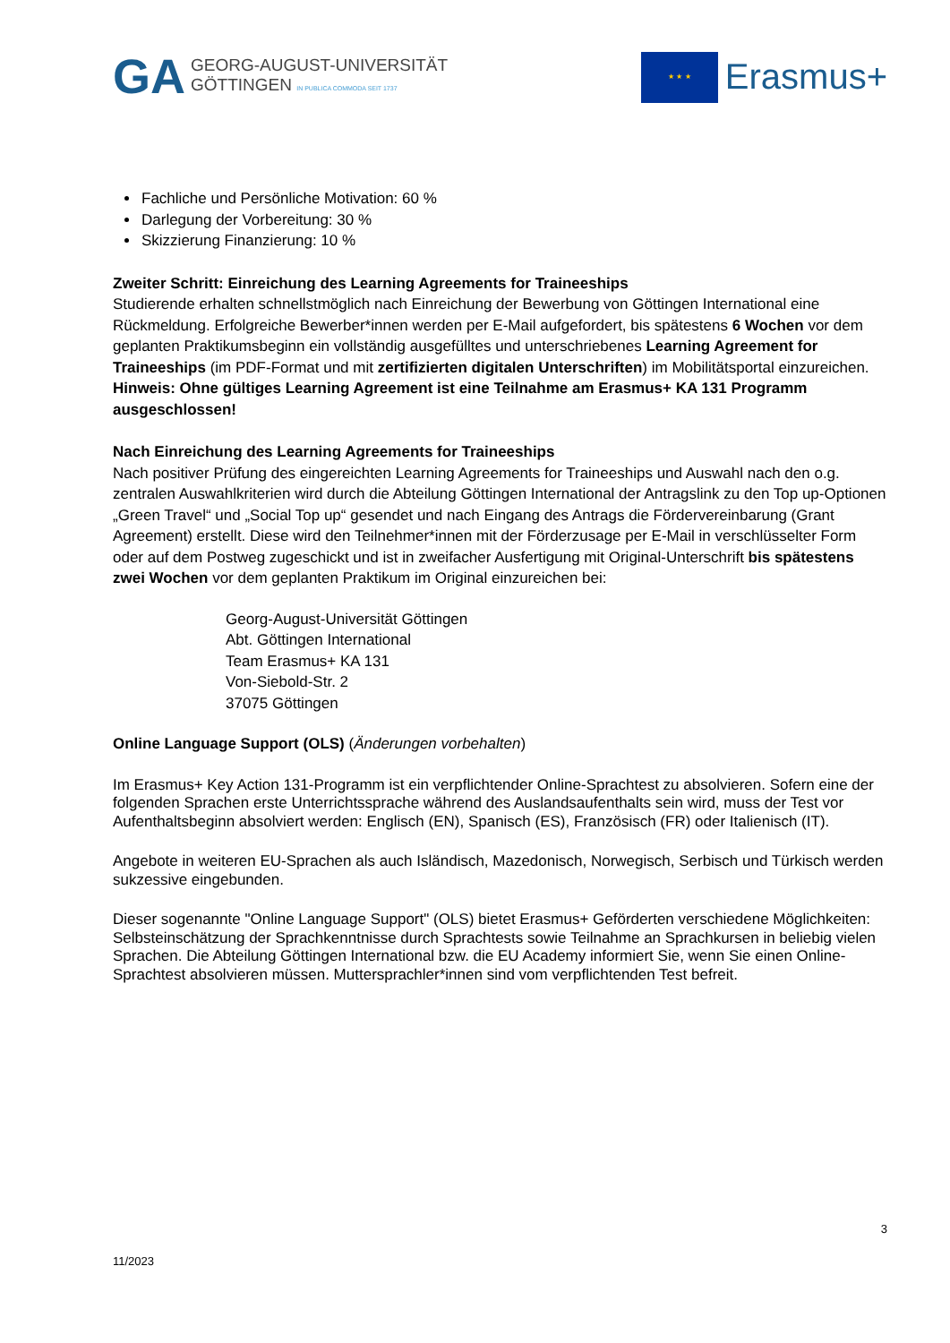GA
GEORG-AUGUST-UNIVERSITÄT
GÖTTINGEN IN PUBLICA COMMODA SEIT 1737
★ ★ ★
Erasmus+
Fachliche und Persönliche Motivation: 60 %
Darlegung der Vorbereitung: 30 %
Skizzierung Finanzierung: 10 %
Zweiter Schritt: Einreichung des Learning Agreements for Traineeships
Studierende erhalten schnellstmöglich nach Einreichung der Bewerbung von Göttingen International eine Rückmeldung. Erfolgreiche Bewerber*innen werden per E-Mail aufgefordert, bis spätestens 6 Wochen vor dem geplanten Praktikumsbeginn ein vollständig ausgefülltes und unterschriebenes Learning Agreement for Traineeships (im PDF-Format und mit zertifizierten digitalen Unterschriften) im Mobilitätsportal einzureichen.
Hinweis: Ohne gültiges Learning Agreement ist eine Teilnahme am Erasmus+ KA 131 Programm ausgeschlossen!
Nach Einreichung des Learning Agreements for Traineeships
Nach positiver Prüfung des eingereichten Learning Agreements for Traineeships und Auswahl nach den o.g. zentralen Auswahlkriterien wird durch die Abteilung Göttingen International der Antragslink zu den Top up-Optionen „Green Travel“ und „Social Top up“ gesendet und nach Eingang des Antrags die Fördervereinbarung (Grant Agreement) erstellt. Diese wird den Teilnehmer*innen mit der Förderzusage per E-Mail in verschlüsselter Form oder auf dem Postweg zugeschickt und ist in zweifacher Ausfertigung mit Original-Unterschrift bis spätestens zwei Wochen vor dem geplanten Praktikum im Original einzureichen bei:
Georg-August-Universität Göttingen
Abt. Göttingen International
Team Erasmus+ KA 131
Von-Siebold-Str. 2
37075 Göttingen
Online Language Support (OLS) (Änderungen vorbehalten)
Im Erasmus+ Key Action 131-Programm ist ein verpflichtender Online-Sprachtest zu absolvieren. Sofern eine der folgenden Sprachen erste Unterrichtssprache während des Auslandsaufenthalts sein wird, muss der Test vor Aufenthaltsbeginn absolviert werden: Englisch (EN), Spanisch (ES), Französisch (FR) oder Italienisch (IT).
Angebote in weiteren EU-Sprachen als auch Isländisch, Mazedonisch, Norwegisch, Serbisch und Türkisch werden sukzessive eingebunden.
Dieser sogenannte "Online Language Support" (OLS) bietet Erasmus+ Geförderten verschiedene Möglichkeiten: Selbsteinschätzung der Sprachkenntnisse durch Sprachtests sowie Teilnahme an Sprachkursen in beliebig vielen Sprachen. Die Abteilung Göttingen International bzw. die EU Academy informiert Sie, wenn Sie einen Online-Sprachtest absolvieren müssen. Muttersprachler*innen sind vom verpflichtenden Test befreit.
3
11/2023